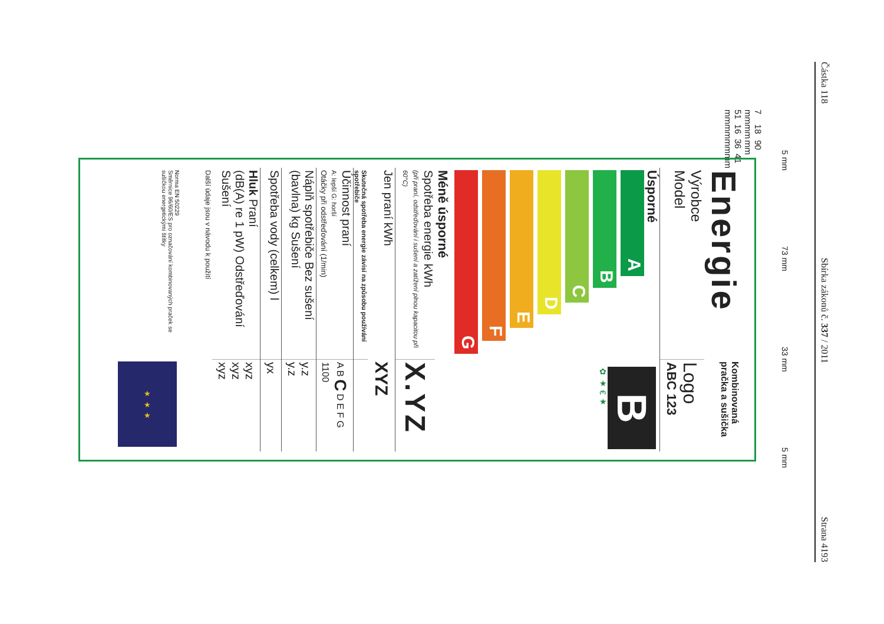Částka 118 Sbírka zákonů č. 337 / 2011 Strana 4193
7 mm 18 mm 90 mm
51 mm 16 mm 36 mm 41 mm
5 mm 73 mm 33 mm 5 mm
Energie
Kombinovaná pračka a sušička
Výrobce
Model
Logo
ABC 123
Úsporné
A
B
C
D
E
F
G
Méně úsporné
B
✿ ★ € ★
Spotřeba energie kWh
(při praní, odstřeďování i sušení a zatížení plnou kapacitou při 60°C)
X.YZ
Jen praní kWh
XYZ
Skutečná spotřeba energie závisí na způsobu používání spotřebiče
Účinnost praní
A: lepší G: horší
Otáčky při odstřeďování (1/min)
A B C D E F G
1100
Náplň spotřebiče Bez sušení
(bavlna) kg Sušení
y.z
y.z
Spotřeba vody (celkem) l
yx
Hluk Praní
(dB(A) re 1 pW) Odstřeďování
Sušení
xyz
xyz
xyz
Další údaje jsou v návodu k použití
Norma EN 50229
Směrnice 96/60/ES pro označování kombinovaných praček se sušičkou energetickými štítky
★ ★ ★